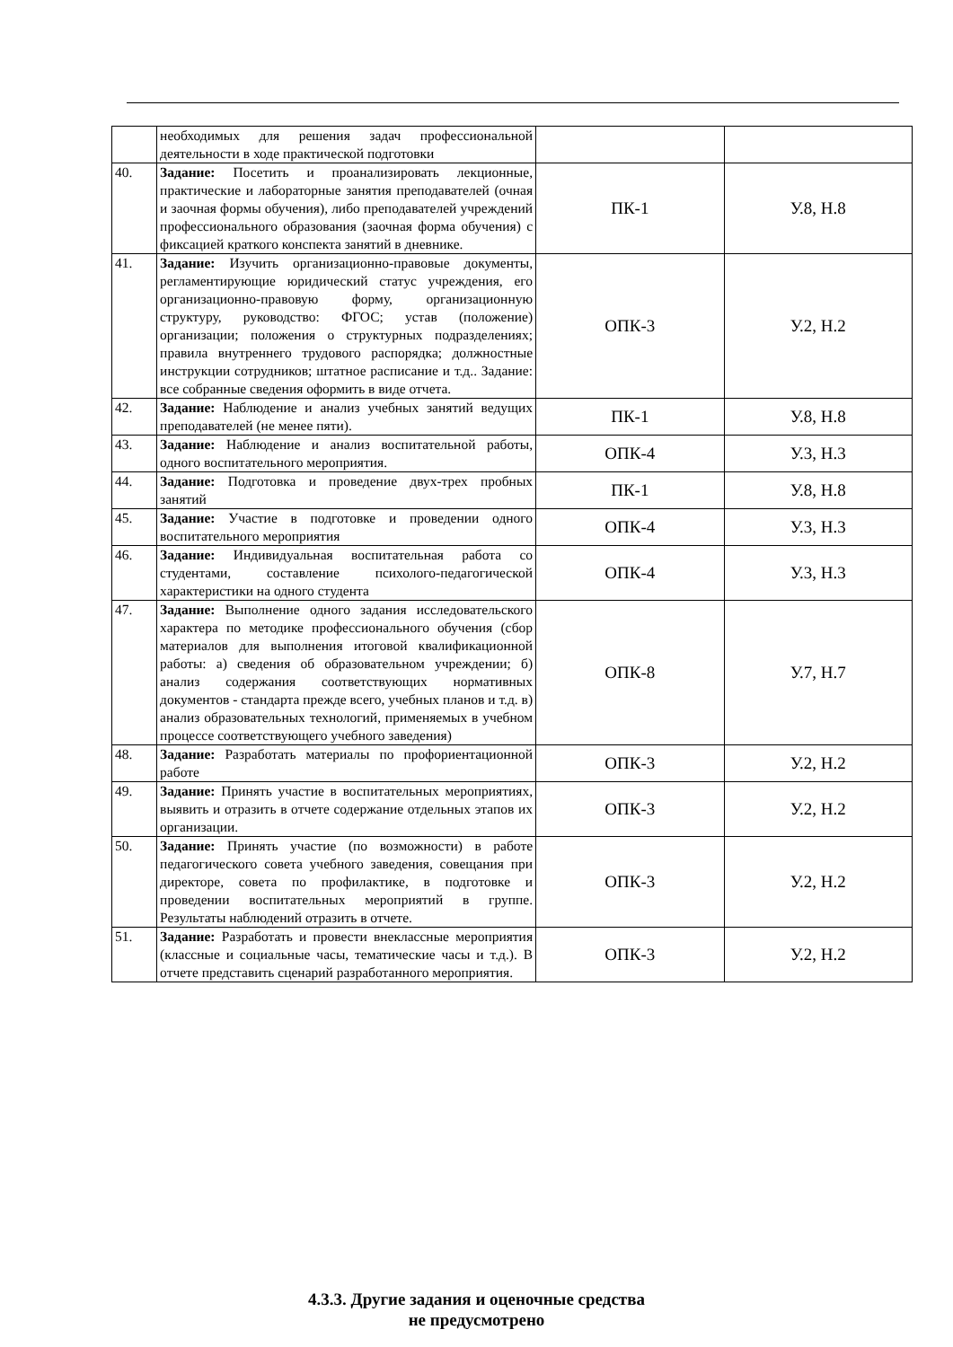| | необходимых для решения задач профессиональной деятельности в ходе практической подготовки | | |
| 40. | Задание: Посетить и проанализировать лекционные, практические и лабораторные занятия преподавателей (очная и заочная формы обучения), либо преподавателей учреждений профессионального образования (заочная форма обучения) с фиксацией краткого конспекта занятий в дневнике. | ПК-1 | У.8, Н.8 |
| 41. | Задание: Изучить организационно-правовые документы, регламентирующие юридический статус учреждения, его организационно-правовую форму, организационную структуру, руководство: ФГОС; устав (положение) организации; положения о структурных подразделениях; правила внутреннего трудового распорядка; должностные инструкции сотрудников; штатное расписание и т.д.. Задание: все собранные сведения оформить в виде отчета. | ОПК-3 | У.2, Н.2 |
| 42. | Задание: Наблюдение и анализ учебных занятий ведущих преподавателей (не менее пяти). | ПК-1 | У.8, Н.8 |
| 43. | Задание: Наблюдение и анализ воспитательной работы, одного воспитательного мероприятия. | ОПК-4 | У.3, Н.3 |
| 44. | Задание: Подготовка и проведение двух-трех пробных занятий | ПК-1 | У.8, Н.8 |
| 45. | Задание: Участие в подготовке и проведении одного воспитательного мероприятия | ОПК-4 | У.3, Н.3 |
| 46. | Задание: Индивидуальная воспитательная работа со студентами, составление психолого-педагогической характеристики на одного студента | ОПК-4 | У.3, Н.3 |
| 47. | Задание: Выполнение одного задания исследовательского характера по методике профессионального обучения (сбор материалов для выполнения итоговой квалификационной работы: а) сведения об образовательном учреждении; б) анализ содержания соответствующих нормативных документов - стандарта прежде всего, учебных планов и т.д. в) анализ образовательных технологий, применяемых в учебном процессе соответствующего учебного заведения) | ОПК-8 | У.7, Н.7 |
| 48. | Задание: Разработать материалы по профориентационной работе | ОПК-3 | У.2, Н.2 |
| 49. | Задание: Принять участие в воспитательных мероприятиях, выявить и отразить в отчете содержание отдельных этапов их организации. | ОПК-3 | У.2, Н.2 |
| 50. | Задание: Принять участие (по возможности) в работе педагогического совета учебного заведения, совещания при директоре, совета по профилактике, в подготовке и проведении воспитательных мероприятий в группе. Результаты наблюдений отразить в отчете. | ОПК-3 | У.2, Н.2 |
| 51. | Задание: Разработать и провести внеклассные мероприятия (классные и социальные часы, тематические часы и т.д.). В отчете представить сценарий разработанного мероприятия. | ОПК-3 | У.2, Н.2 |
4.3.3. Другие задания и оценочные средства
не предусмотрено